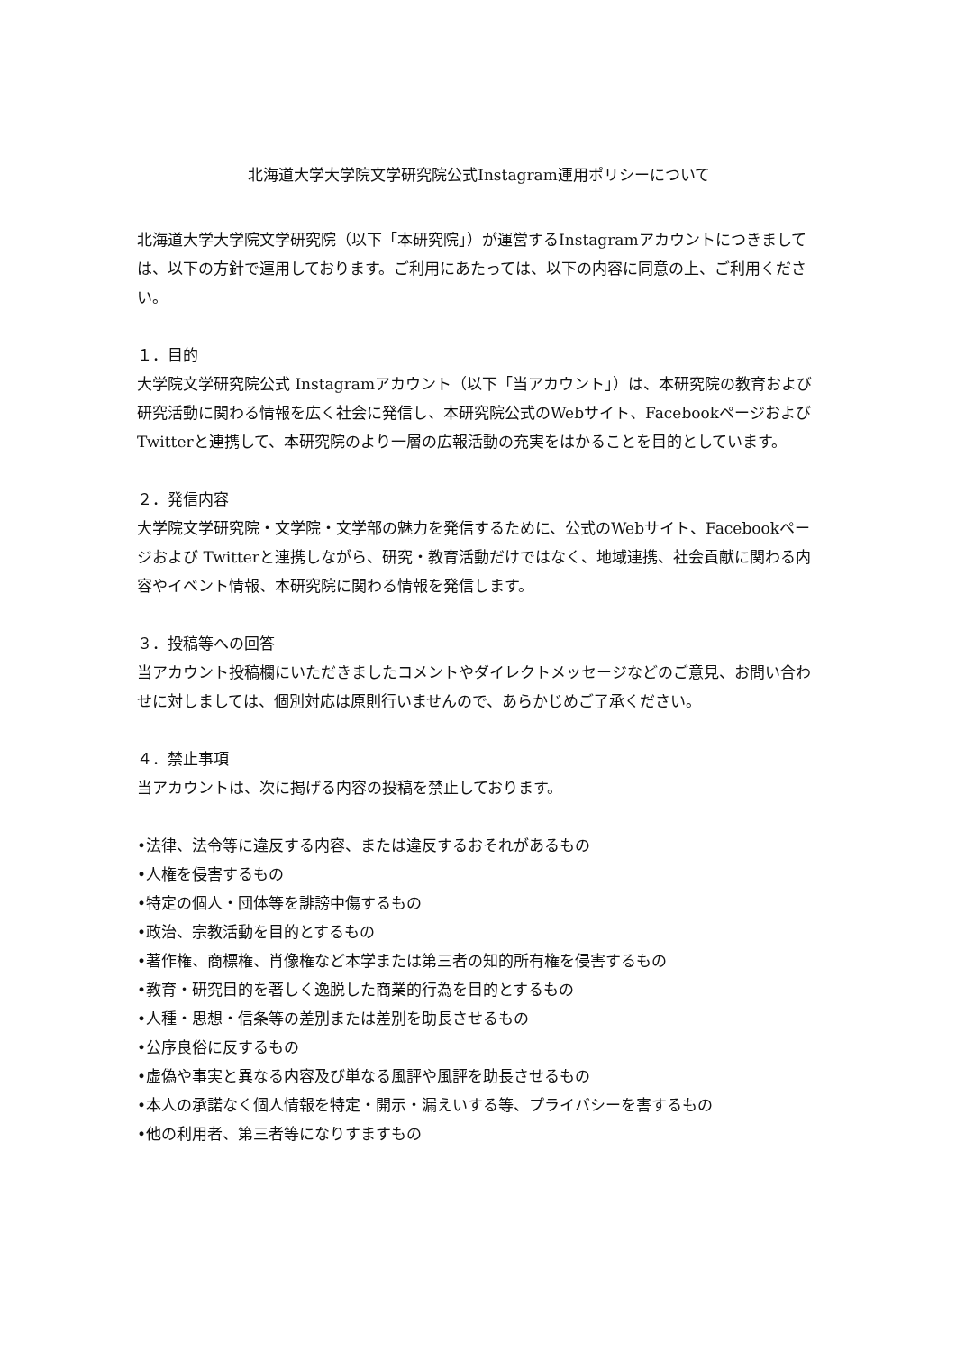北海道大学大学院文学研究院公式Instagram運用ポリシーについて
北海道大学大学院文学研究院（以下「本研究院」）が運営するInstagramアカウントにつきましては、以下の方針で運用しております。ご利用にあたっては、以下の内容に同意の上、ご利用ください。
１．目的
大学院文学研究院公式 Instagramアカウント（以下「当アカウント」）は、本研究院の教育および研究活動に関わる情報を広く社会に発信し、本研究院公式のWebサイト、Facebookページおよび Twitterと連携して、本研究院のより一層の広報活動の充実をはかることを目的としています。
２．発信内容
大学院文学研究院・文学院・文学部の魅力を発信するために、公式のWebサイト、Facebookページおよび Twitterと連携しながら、研究・教育活動だけではなく、地域連携、社会貢献に関わる内容やイベント情報、本研究院に関わる情報を発信します。
３．投稿等への回答
当アカウント投稿欄にいただきましたコメントやダイレクトメッセージなどのご意見、お問い合わせに対しましては、個別対応は原則行いませんので、あらかじめご了承ください。
４．禁止事項
当アカウントは、次に掲げる内容の投稿を禁止しております。
•法律、法令等に違反する内容、または違反するおそれがあるもの
•人権を侵害するもの
•特定の個人・団体等を誹謗中傷するもの
•政治、宗教活動を目的とするもの
•著作権、商標権、肖像権など本学または第三者の知的所有権を侵害するもの
•教育・研究目的を著しく逸脱した商業的行為を目的とするもの
•人種・思想・信条等の差別または差別を助長させるもの
•公序良俗に反するもの
•虚偽や事実と異なる内容及び単なる風評や風評を助長させるもの
•本人の承諾なく個人情報を特定・開示・漏えいする等、プライバシーを害するもの
•他の利用者、第三者等になりすますもの